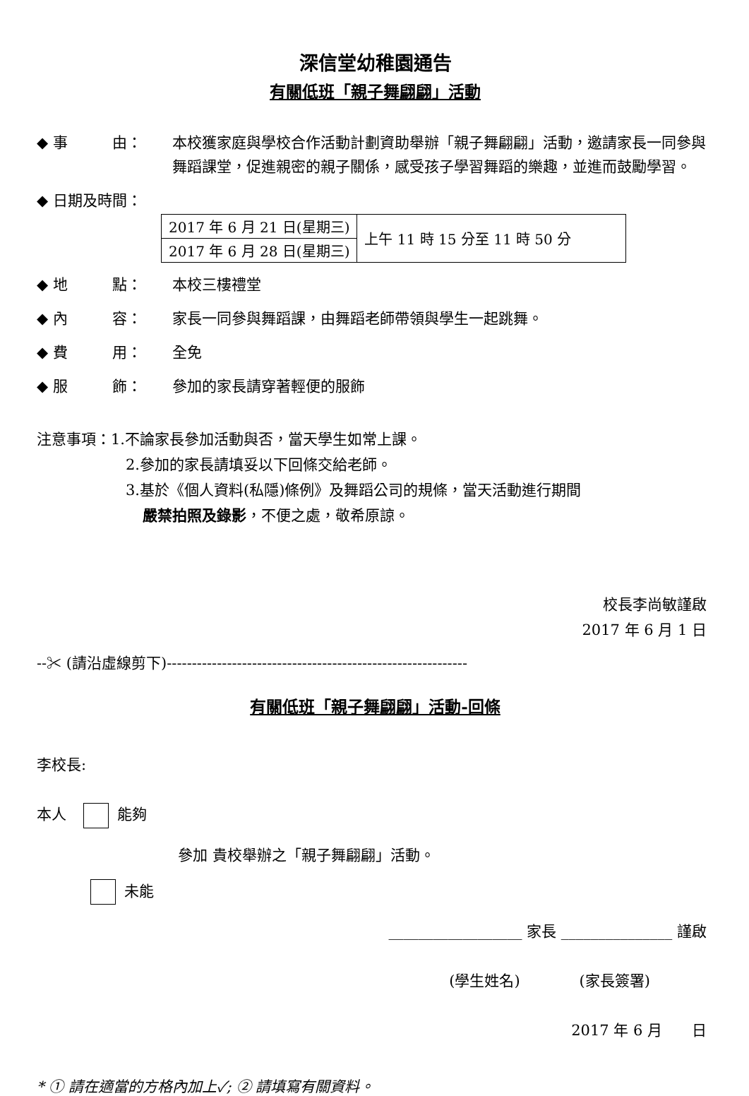深信堂幼稚園通告
有關低班「親子舞翩翩」活動
◆ 事　　　由： 本校獲家庭與學校合作活動計劃資助舉辦「親子舞翩翩」活動，邀請家長一同參與舞蹈課堂，促進親密的親子關係，感受孩子學習舞蹈的樂趣，並進而鼓勵學習。
◆ 日期及時間：
| 2017 年 6 月 21 日(星期三) | 上午 11 時 15 分至 11 時 50 分 |
| 2017 年 6 月 28 日(星期三) | |
◆ 地　　　點： 本校三樓禮堂
◆ 內　　　容： 家長一同參與舞蹈課，由舞蹈老師帶領與學生一起跳舞。
◆ 費　　　用： 全免
◆ 服　　　飾： 參加的家長請穿著輕便的服飾
注意事項：1.不論家長參加活動與否，當天學生如常上課。
2.參加的家長請填妥以下回條交給老師。
3.基於《個人資料(私隱)條例》及舞蹈公司的規條，當天活動進行期間
嚴禁拍照及錄影，不便之處，敬希原諒。
校長李尚敏謹啟
2017 年 6 月 1 日
--✂ (請沿虛線剪下)------------------------------------------------------------
有關低班「親子舞翩翩」活動-回條
李校長:
本人 能夠
參加 貴校舉辦之「親子舞翩翩」活動。
未能
__________________ 家長 _______________ 謹啟
(學生姓名)　　　　(家長簽署)
2017 年 6 月　　日
* ① 請在適當的方格內加上✓; ② 請填寫有關資料。